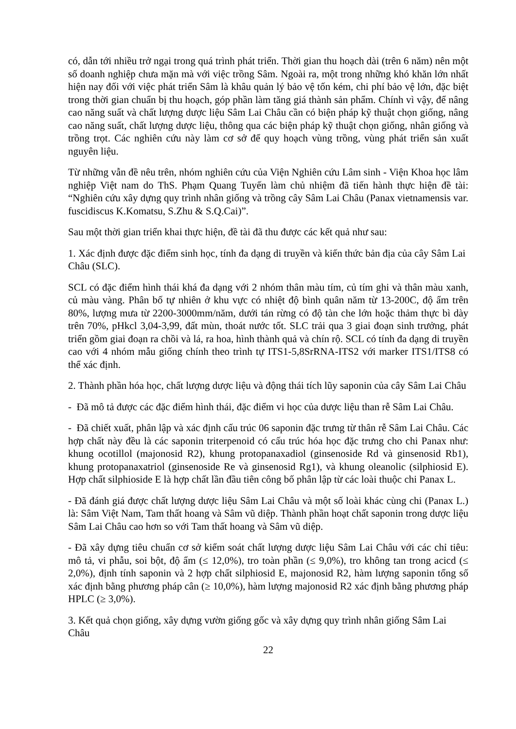có, dẫn tới nhiều trở ngại trong quá trình phát triển. Thời gian thu hoạch dài (trên 6 năm) nên một số doanh nghiệp chưa mặn mà với việc trồng Sâm. Ngoài ra, một trong những khó khăn lớn nhất hiện nay đối với việc phát triển Sâm là khâu quản lý bảo vệ tốn kém, chi phí bảo vệ lớn, đặc biệt trong thời gian chuẩn bị thu hoạch, góp phần làm tăng giá thành sản phẩm. Chính vì vậy, để nâng cao năng suất và chất lượng dược liệu Sâm Lai Châu cần có biện pháp kỹ thuật chọn giống, nâng cao năng suất, chất lượng dược liệu, thông qua các biện pháp kỹ thuật chọn giống, nhân giống và trồng trọt. Các nghiên cứu này làm cơ sở để quy hoạch vùng trồng, vùng phát triển sản xuất nguyên liệu.
Từ những vẫn đề nêu trên, nhóm nghiên cứu của Viện Nghiên cứu Lâm sinh - Viện Khoa học lâm nghiệp Việt nam do ThS. Phạm Quang Tuyến làm chủ nhiệm đã tiến hành thực hiện đề tài: “Nghiên cứu xây dựng quy trình nhân giống và trồng cây Sâm Lai Châu (Panax vietnamensis var. fuscidiscus K.Komatsu, S.Zhu & S.Q.Cai)”.
Sau một thời gian triển khai thực hiện, đề tài đã thu được các kết quả như sau:
1. Xác định được đặc điểm sinh học, tính đa dạng di truyền và kiến thức bản địa của cây Sâm Lai Châu (SLC).
SCL có đặc điểm hình thái khá đa dạng với 2 nhóm thân màu tím, củ tím ghi và thân màu xanh, củ màu vàng. Phân bố tự nhiên ở khu vực có nhiệt độ bình quân năm từ 13-200C, độ ẩm trên 80%, lượng mưa từ 2200-3000mm/năm, dưới tán rừng có độ tàn che lớn hoặc thảm thực bì dày trên 70%, pHkcl 3,04-3,99, đất mùn, thoát nước tốt. SLC trải qua 3 giai đoạn sinh trưởng, phát triển gồm giai đoạn ra chồi và lá, ra hoa, hình thành quả và chín rộ. SCL có tính đa dạng di truyền cao với 4 nhóm mẫu giống chính theo trình tự ITS1-5,8SrRNA-ITS2 với marker ITS1/ITS8 có thể xác định.
2. Thành phần hóa học, chất lượng dược liệu và động thái tích lũy saponin của cây Sâm Lai Châu
- Đã mô tả được các đặc điểm hình thái, đặc điểm vi học của dược liệu than rễ Sâm Lai Châu.
- Đã chiết xuất, phân lập và xác định cấu trúc 06 saponin đặc trưng từ thân rễ Sâm Lai Châu. Các hợp chất này đều là các saponin triterpenoid có cấu trúc hóa học đặc trưng cho chi Panax như: khung ocotillol (majonosid R2), khung protopanaxadiol (ginsenoside Rd và ginsenosid Rb1), khung protopanaxatriol (ginsenoside Re và ginsenosid Rg1), và khung oleanolic (silphiosid E). Hợp chất silphioside E là hợp chất lần đầu tiên công bố phân lập từ các loài thuộc chi Panax L.
- Đã đánh giá được chất lượng dược liệu Sâm Lai Châu và một số loài khác cùng chi (Panax L.) là: Sâm Việt Nam, Tam thất hoang và Sâm vũ diệp. Thành phần hoạt chất saponin trong dược liệu Sâm Lai Châu cao hơn so với Tam thất hoang và Sâm vũ diệp.
- Đã xây dựng tiêu chuẩn cơ sở kiểm soát chất lượng dược liệu Sâm Lai Châu với các chỉ tiêu: mô tả, vi phẫu, soi bột, độ ẩm (≤ 12,0%), tro toàn phần (≤ 9,0%), tro không tan trong acicd (≤ 2,0%), định tính saponin và 2 hợp chất silphiosid E, majonosid R2, hàm lượng saponin tổng số xác định bằng phương pháp cân (≥ 10,0%), hàm lượng majonosid R2 xác định bằng phương pháp HPLC (≥ 3,0%).
3. Kết quả chọn giống, xây dựng vườn giống gốc và xây dựng quy trình nhân giống Sâm Lai Châu
22